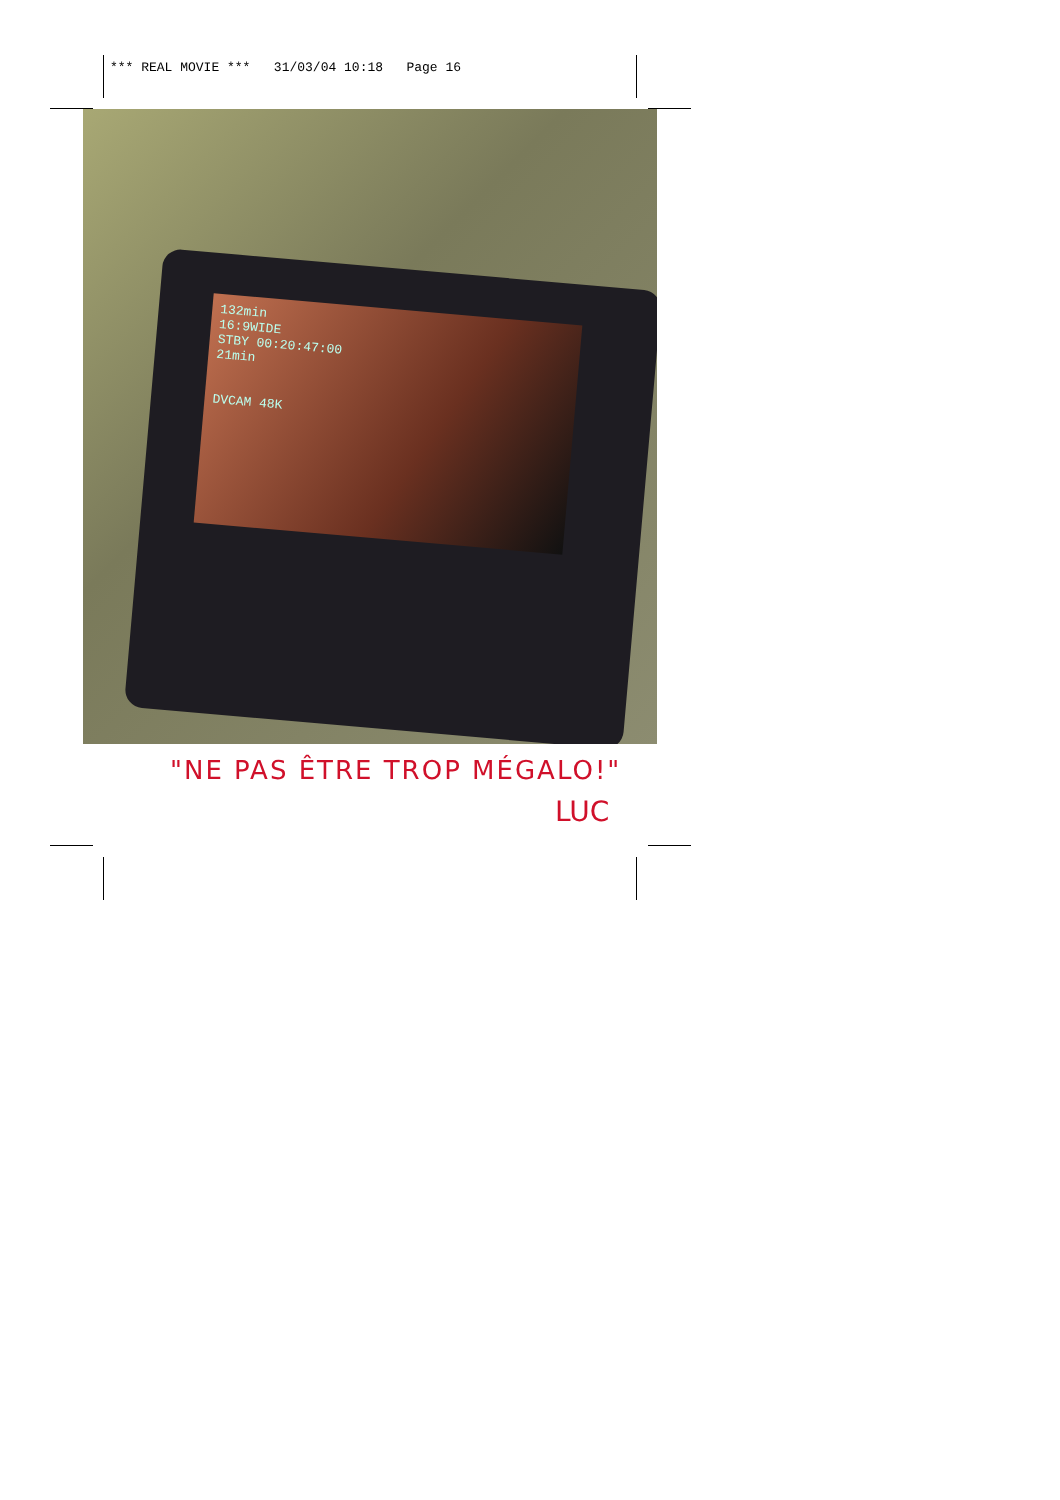*** REAL MOVIE *** 31/03/04 10:18 Page 16
132min
16:9WIDE
STBY 00:20:47:00
21min
DVCAM 48K
"NE PAS ÊTRE TROP MÉGALO!"
LUC